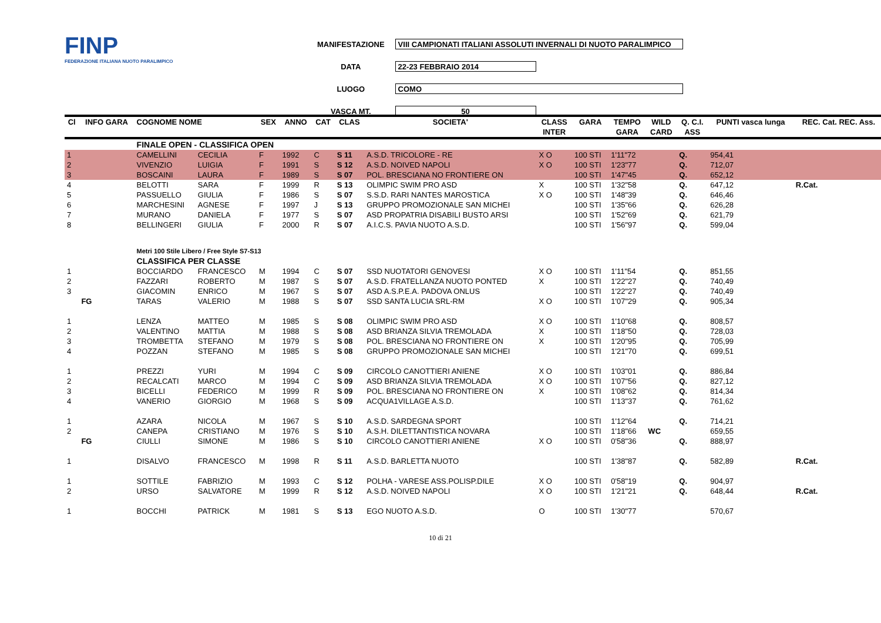FINP
FEDERAZIONE ITALIANA NUOTO PARALIMPICO
| MANIFESTAZIONE | VIII CAMPIONATI ITALIANI ASSOLUTI INVERNALI DI NUOTO PARALIMPICO |
| DATA | 22-23 FEBBRAIO 2014 |
| LUOGO | COMO |
| VASCA MT. | 50 |
| Cl | INFO GARA | COGNOME NOME | | SEX | ANNO | CAT | CLAS | SOCIETA' | CLASS | GARA | TEMPO | WILD | Q. C.I. | PUNTI vasca lunga | REC. Cat. REC. Ass. |
| --- | --- | --- | --- | --- | --- | --- | --- | --- | --- | --- | --- | --- | --- | --- | --- |
| | | | | | | | | | INTER | | GARA | CARD | ASS | | |
| | | FINALE OPEN - CLASSIFICA OPEN | | | | | | | | | | | | | |
| 1 | | CAMELLINI | CECILIA | F | 1992 | C | S 11 | A.S.D. TRICOLORE - RE | X O | 100 STI | 1'11"72 | | Q. | 954,41 | |
| 2 | | VIVENZIO | LUIGIA | F | 1991 | S | S 12 | A.S.D. NOIVED NAPOLI | X O | 100 STI | 1'23"77 | | Q. | 712,07 | |
| 3 | | BOSCAINI | LAURA | F | 1989 | S | S 07 | POL. BRESCIANA NO FRONTIERE ON | | 100 STI | 1'47"45 | | Q. | 652,12 | |
| 4 | | BELOTTI | SARA | F | 1999 | R | S 13 | OLIMPIC SWIM PRO ASD | X | 100 STI | 1'32"58 | | Q. | 647,12 | R.Cat. |
| 5 | | PASSUELLO | GIULIA | F | 1986 | S | S 07 | S.S.D. RARI NANTES MAROSTICA | X O | 100 STI | 1'48"39 | | Q. | 646,46 | |
| 6 | | MARCHESINI | AGNESE | F | 1997 | J | S 13 | GRUPPO PROMOZIONALE SAN MICHEI | | 100 STI | 1'35"66 | | Q. | 626,28 | |
| 7 | | MURANO | DANIELA | F | 1977 | S | S 07 | ASD PROPATRIA DISABILI BUSTO ARSI | | 100 STI | 1'52"69 | | Q. | 621,79 | |
| 8 | | BELLINGERI | GIULIA | F | 2000 | R | S 07 | A.I.C.S. PAVIA NUOTO A.S.D. | | 100 STI | 1'56"97 | | Q. | 599,04 | |
| | | Metri 100 Stile Libero / Free Style S7-S13 | | | | | | | | | | | | | |
| | | CLASSIFICA PER CLASSE | | | | | | | | | | | | | |
| 1 | | BOCCIARDO | FRANCESCO | M | 1994 | C | S 07 | SSD NUOTATORI GENOVESI | X O | 100 STI | 1'11"54 | | Q. | 851,55 | |
| 2 | | FAZZARI | ROBERTO | M | 1987 | S | S 07 | A.S.D. FRATELLANZA NUOTO PONTED | X | 100 STI | 1'22"27 | | Q. | 740,49 | |
| 3 | | GIACOMIN | ENRICO | M | 1967 | S | S 07 | ASD A.S.P.E.A. PADOVA ONLUS | | 100 STI | 1'22"27 | | Q. | 740,49 | |
| | FG | TARAS | VALERIO | M | 1988 | S | S 07 | SSD SANTA LUCIA SRL-RM | X O | 100 STI | 1'07"29 | | Q. | 905,34 | |
| 1 | | LENZA | MATTEO | M | 1985 | S | S 08 | OLIMPIC SWIM PRO ASD | X O | 100 STI | 1'10"68 | | Q. | 808,57 | |
| 2 | | VALENTINO | MATTIA | M | 1988 | S | S 08 | ASD BRIANZA SILVIA TREMOLADA | X | 100 STI | 1'18"50 | | Q. | 728,03 | |
| 3 | | TROMBETTA | STEFANO | M | 1979 | S | S 08 | POL. BRESCIANA NO FRONTIERE ON | X | 100 STI | 1'20"95 | | Q. | 705,99 | |
| 4 | | POZZAN | STEFANO | M | 1985 | S | S 08 | GRUPPO PROMOZIONALE SAN MICHEI | | 100 STI | 1'21"70 | | Q. | 699,51 | |
| 1 | | PREZZI | YURI | M | 1994 | C | S 09 | CIRCOLO CANOTTIERI ANIENE | X O | 100 STI | 1'03"01 | | Q. | 886,84 | |
| 2 | | RECALCATI | MARCO | M | 1994 | C | S 09 | ASD BRIANZA SILVIA TREMOLADA | X O | 100 STI | 1'07"56 | | Q. | 827,12 | |
| 3 | | BICELLI | FEDERICO | M | 1999 | R | S 09 | POL. BRESCIANA NO FRONTIERE ON | X | 100 STI | 1'08"62 | | Q. | 814,34 | |
| 4 | | VANERIO | GIORGIO | M | 1968 | S | S 09 | ACQUA1VILLAGE A.S.D. | | 100 STI | 1'13"37 | | Q. | 761,62 | |
| 1 | | AZARA | NICOLA | M | 1967 | S | S 10 | A.S.D. SARDEGNA SPORT | | 100 STI | 1'12"64 | | Q. | 714,21 | |
| 2 | | CANEPA | CRISTIANO | M | 1976 | S | S 10 | A.S.H. DILETTANTISTICA NOVARA | | 100 STI | 1'18"66 | WC | | 659,55 | |
| | FG | CIULLI | SIMONE | M | 1986 | S | S 10 | CIRCOLO CANOTTIERI ANIENE | X O | 100 STI | 0'58"36 | | Q. | 888,97 | |
| 1 | | DISALVO | FRANCESCO | M | 1998 | R | S 11 | A.S.D. BARLETTA NUOTO | | 100 STI | 1'38"87 | | Q. | 582,89 | R.Cat. |
| 1 | | SOTTILE | FABRIZIO | M | 1993 | C | S 12 | POLHA - VARESE ASS.POLISP.DILE | X O | 100 STI | 0'58"19 | | Q. | 904,97 | |
| 2 | | URSO | SALVATORE | M | 1999 | R | S 12 | A.S.D. NOIVED NAPOLI | X O | 100 STI | 1'21"21 | | Q. | 648,44 | R.Cat. |
| 1 | | BOCCHI | PATRICK | M | 1981 | S | S 13 | EGO NUOTO A.S.D. | O | 100 STI | 1'30"77 | | | 570,67 | |
10 di 21